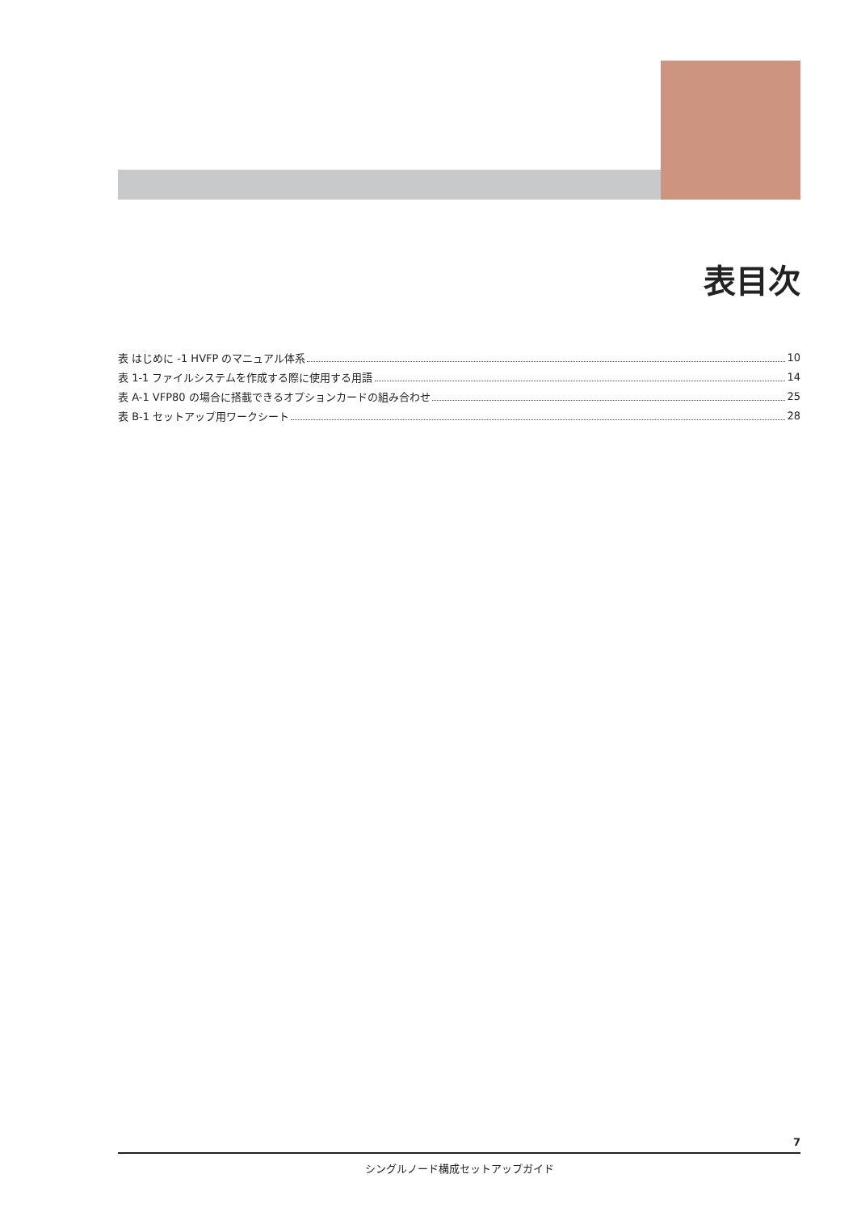表目次
表 はじめに -1 HVFP のマニュアル体系 10
表 1-1 ファイルシステムを作成する際に使用する用語 14
表 A-1 VFP80 の場合に搭載できるオプションカードの組み合わせ 25
表 B-1 セットアップ用ワークシート 28
7
シングルノード構成セットアップガイド